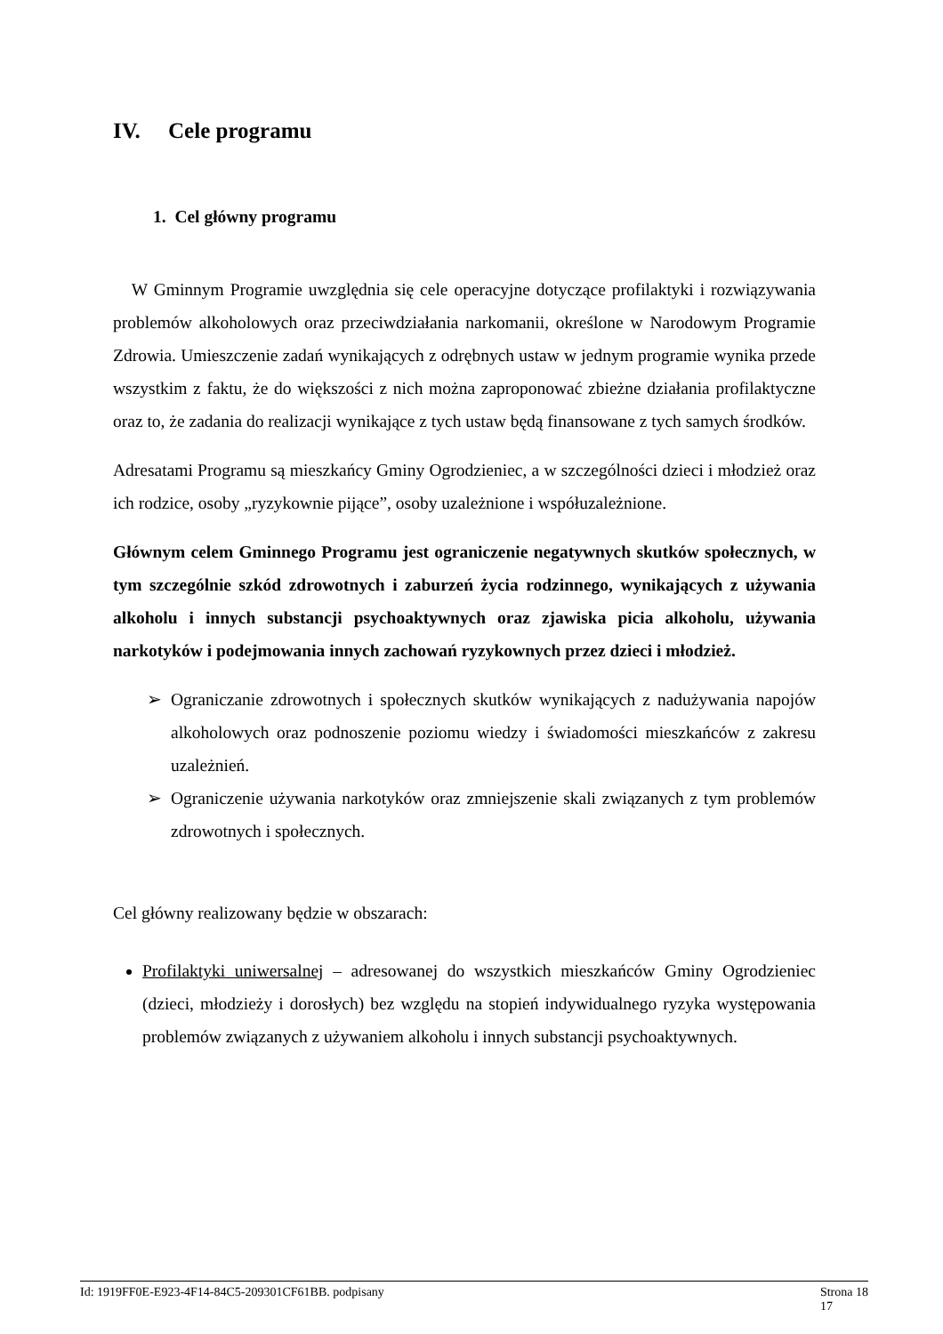IV. Cele programu
1. Cel główny programu
W Gminnym Programie uwzględnia się cele operacyjne dotyczące profilaktyki i rozwiązywania problemów alkoholowych oraz przeciwdziałania narkomanii, określone w Narodowym Programie Zdrowia. Umieszczenie zadań wynikających z odrębnych ustaw w jednym programie wynika przede wszystkim z faktu, że do większości z nich można zaproponować zbieżne działania profilaktyczne oraz to, że zadania do realizacji wynikające z tych ustaw będą finansowane z tych samych środków.
Adresatami Programu są mieszkańcy Gminy Ogrodzieniec, a w szczególności dzieci i młodzież oraz ich rodzice, osoby „ryzykownie pijące”, osoby uzależnione i współuzależnione.
Głównym celem Gminnego Programu jest ograniczenie negatywnych skutków społecznych, w tym szczególnie szkód zdrowotnych i zaburzeń życia rodzinnego, wynikających z używania alkoholu i innych substancji psychoaktywnych oraz zjawiska picia alkoholu, używania narkotyków i podejmowania innych zachowań ryzykownych przez dzieci i młodzież.
Ograniczanie zdrowotnych i społecznych skutków wynikających z nadużywania napojów alkoholowych oraz podnoszenie poziomu wiedzy i świadomości mieszkańców z zakresu uzależnień.
Ograniczenie używania narkotyków oraz zmniejszenie skali związanych z tym problemów zdrowotnych i społecznych.
Cel główny realizowany będzie w obszarach:
Profilaktyki uniwersalnej – adresowanej do wszystkich mieszkańców Gminy Ogrodzieniec (dzieci, młodzieży i dorosłych) bez względu na stopień indywidualnego ryzyka występowania problemów związanych z używaniem alkoholu i innych substancji psychoaktywnych.
Id: 1919FF0E-E923-4F14-84C5-209301CF61BB. podpisany Strona 18
17